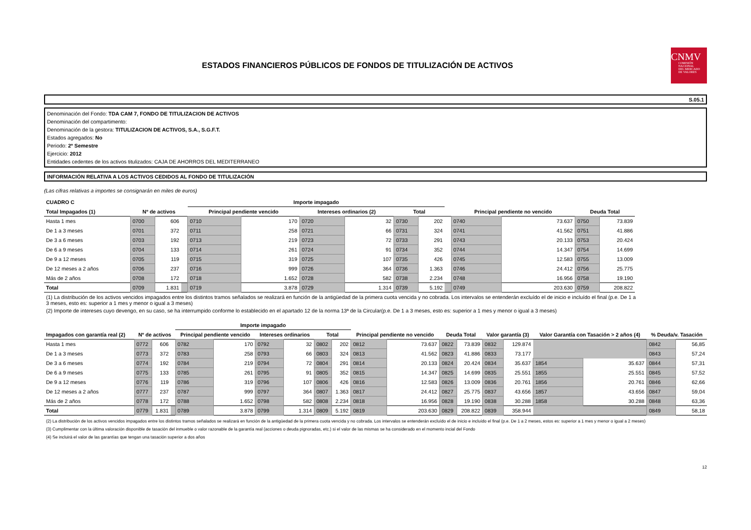ESTADOS FINANCIEROS PÚBLICOS DE FONDOS DE TITULIZACIÓN DE ACTIVOS
CNMV
COMISIÓN
NACIONAL
DEL MERCADO
DE VALORES
S.05.1
Denominación del Fondo: TDA CAM 7, FONDO DE TITULIZACION DE ACTIVOS
Denominación del compartimento:
Denominación de la gestora: TITULIZACION DE ACTIVOS, S.A., S.G.F.T.
Estados agregados: No
Periodo: 2º Semestre
Ejercicio: 2012
Entidades cedentes de los activos titulizados: CAJA DE AHORROS DEL MEDITERRANEO
INFORMACIÓN RELATIVA A LOS ACTIVOS CEDIDOS AL FONDO DE TITULIZACIÓN
(Las cifras relativas a importes se consignarán en miles de euros)
| CUADRO C | | | | Importe impagado | | | | | | | | | | |
| --- | --- | --- | --- | --- | --- | --- | --- | --- | --- | --- | --- | --- | --- | --- |
| Total Impagados (1) | Nº de activos | | | Principal pendiente vencido | | Intereses ordinarios (2) | | Total | | | Principal pendiente no vencido | | Deuda Total | |
| Hasta 1 mes | 0700 | 606 | | 0710 | 170 | 0720 | 32 | 0730 | 202 | | 0740 | 73.637 | 0750 | 73.839 |
| De 1 a 3 meses | 0701 | 372 | | 0711 | 258 | 0721 | 66 | 0731 | 324 | | 0741 | 41.562 | 0751 | 41.886 |
| De 3 a 6 meses | 0703 | 192 | | 0713 | 219 | 0723 | 72 | 0733 | 291 | | 0743 | 20.133 | 0753 | 20.424 |
| De 6 a 9 meses | 0704 | 133 | | 0714 | 261 | 0724 | 91 | 0734 | 352 | | 0744 | 14.347 | 0754 | 14.699 |
| De 9 a 12 meses | 0705 | 119 | | 0715 | 319 | 0725 | 107 | 0735 | 426 | | 0745 | 12.583 | 0755 | 13.009 |
| De 12 meses a 2 años | 0706 | 237 | | 0716 | 999 | 0726 | 364 | 0736 | 1.363 | | 0746 | 24.412 | 0756 | 25.775 |
| Más de 2 años | 0708 | 172 | | 0718 | 1.652 | 0728 | 582 | 0738 | 2.234 | | 0748 | 16.956 | 0758 | 19.190 |
| Total | 0709 | 1.831 | | 0719 | 3.878 | 0729 | 1.314 | 0739 | 5.192 | | 0749 | 203.630 | 0759 | 208.822 |
(1) La distribución de los activos vencidos impagados entre los distintos tramos señalados se realizará en función de la antigüedad de la primera cuota vencida y no cobrada. Los intervalos se entenderán excluído el de inicio e incluído el final (p.e. De 1 a 3 meses, esto es: superior a 1 mes y menor o igual a 3 meses)
(2) Importe de intereses cuyo devengo, en su caso, se ha interrumpido conforme lo establecido en el apartado 12 de la norma 13ª de la Circular(p.e. De 1 a 3 meses, esto es: superior a 1 mes y menor o igual a 3 meses)
| | | | | Importe impagado | | | | | | | | | | | | | | | |
| --- | --- | --- | --- | --- | --- | --- | --- | --- | --- | --- | --- | --- | --- | --- | --- | --- | --- | --- | --- |
| Impagados con garantía real (2) | Nº de activos | | | Principal pendiente vencido | | Intereses ordinarios | | Total | | Principal pendiente no vencido | | Deuda Total | | Valor garantía (3) | | Valor Garantía con Tasación > 2 años (4) | | % Deuda/v. Tasación | |
| Hasta 1 mes | 0772 | 606 | | 0782 | 170 | 0792 | 32 | 0802 | 202 | 0812 | 73.637 | 0822 | 73.839 | 0832 | 129.874 | | | 0842 | 56,85 |
| De 1 a 3 meses | 0773 | 372 | | 0783 | 258 | 0793 | 66 | 0803 | 324 | 0813 | 41.562 | 0823 | 41.886 | 0833 | 73.177 | | | 0843 | 57,24 |
| De 3 a 6 meses | 0774 | 192 | | 0784 | 219 | 0794 | 72 | 0804 | 291 | 0814 | 20.133 | 0824 | 20.424 | 0834 | 35.637 | 1854 | 35.637 | 0844 | 57,31 |
| De 6 a 9 meses | 0775 | 133 | | 0785 | 261 | 0795 | 91 | 0805 | 352 | 0815 | 14.347 | 0825 | 14.699 | 0835 | 25.551 | 1855 | 25.551 | 0845 | 57,52 |
| De 9 a 12 meses | 0776 | 119 | | 0786 | 319 | 0796 | 107 | 0806 | 426 | 0816 | 12.583 | 0826 | 13.009 | 0836 | 20.761 | 1856 | 20.761 | 0846 | 62,66 |
| De 12 meses a 2 años | 0777 | 237 | | 0787 | 999 | 0797 | 364 | 0807 | 1.363 | 0817 | 24.412 | 0827 | 25.775 | 0837 | 43.656 | 1857 | 43.656 | 0847 | 59,04 |
| Más de 2 años | 0778 | 172 | | 0788 | 1.652 | 0798 | 582 | 0808 | 2.234 | 0818 | 16.956 | 0828 | 19.190 | 0838 | 30.288 | 1858 | 30.288 | 0848 | 63,36 |
| Total | 0779 | 1.831 | | 0789 | 3.878 | 0799 | 1.314 | 0809 | 5.192 | 0819 | 203.630 | 0829 | 208.822 | 0839 | 358.944 | | | 0849 | 58,18 |
(2) La distribución de los activos vencidos impagados entre los distintos tramos señalados se realizará en función de la antigüedad de la primera cuota vencida y no cobrada. Los intervalos se entenderán excluído el de inicio e incluído el final (p.e. De 1 a 2 meses, estos es: superior a 1 mes y menor o igual a 2 meses)
(3) Cumplimentar con la última valoración disponible de tasación del inmueble o valor razonable de la garantía real (acciones o deuda pignoradas, etc.) si el valor de las mismas se ha considerado en el momento incial del Fondo
(4) Se incluirá el valor de las garantías que tengan una tasación superior a dos años
12